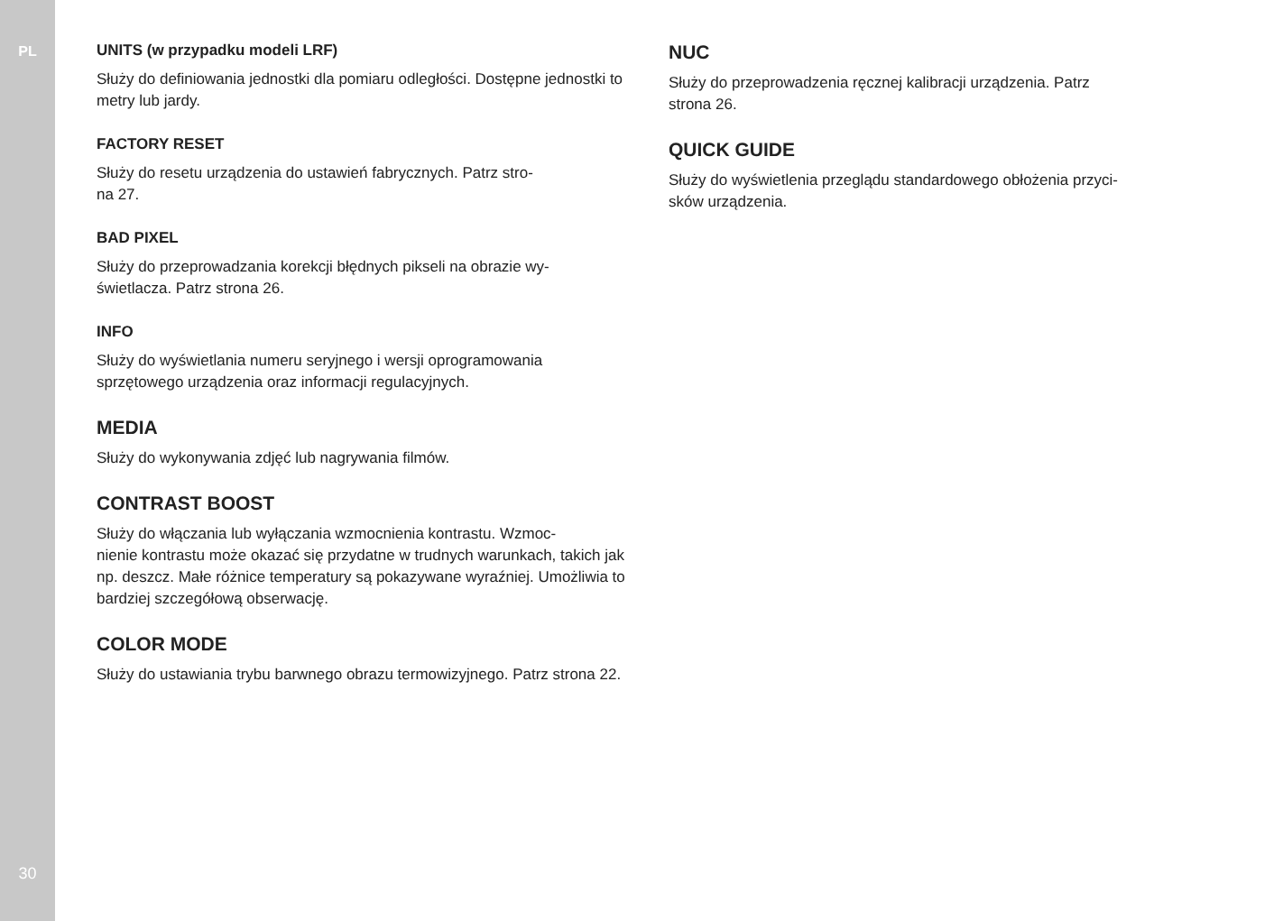PL
30
UNITS (w przypadku modeli LRF)
Służy do definiowania jednostki dla pomiaru odległości. Dostępne jednostki to metry lub jardy.
FACTORY RESET
Służy do resetu urządzenia do ustawień fabrycznych. Patrz stro-
na 27.
BAD PIXEL
Służy do przeprowadzania korekcji błędnych pikseli na obrazie wy-
świetlacza. Patrz strona 26.
INFO
Służy do wyświetlania numeru seryjnego i wersji oprogramowania sprzętowego urządzenia oraz informacji regulacyjnych.
MEDIA
Służy do wykonywania zdjęć lub nagrywania filmów.
CONTRAST BOOST
Służy do włączania lub wyłączania wzmocnienia kontrastu. Wzmoc-
nienie kontrastu może okazać się przydatne w trudnych warunkach, takich jak np. deszcz. Małe różnice temperatury są pokazywane wyraźniej. Umożliwia to bardziej szczegółową obserwację.
COLOR MODE
Służy do ustawiania trybu barwnego obrazu termowizyjnego. Patrz strona 22.
NUC
Służy do przeprowadzenia ręcznej kalibracji urządzenia. Patrz
strona 26.
QUICK GUIDE
Służy do wyświetlenia przeglądu standardowego obłożenia przyci-
sków urządzenia.